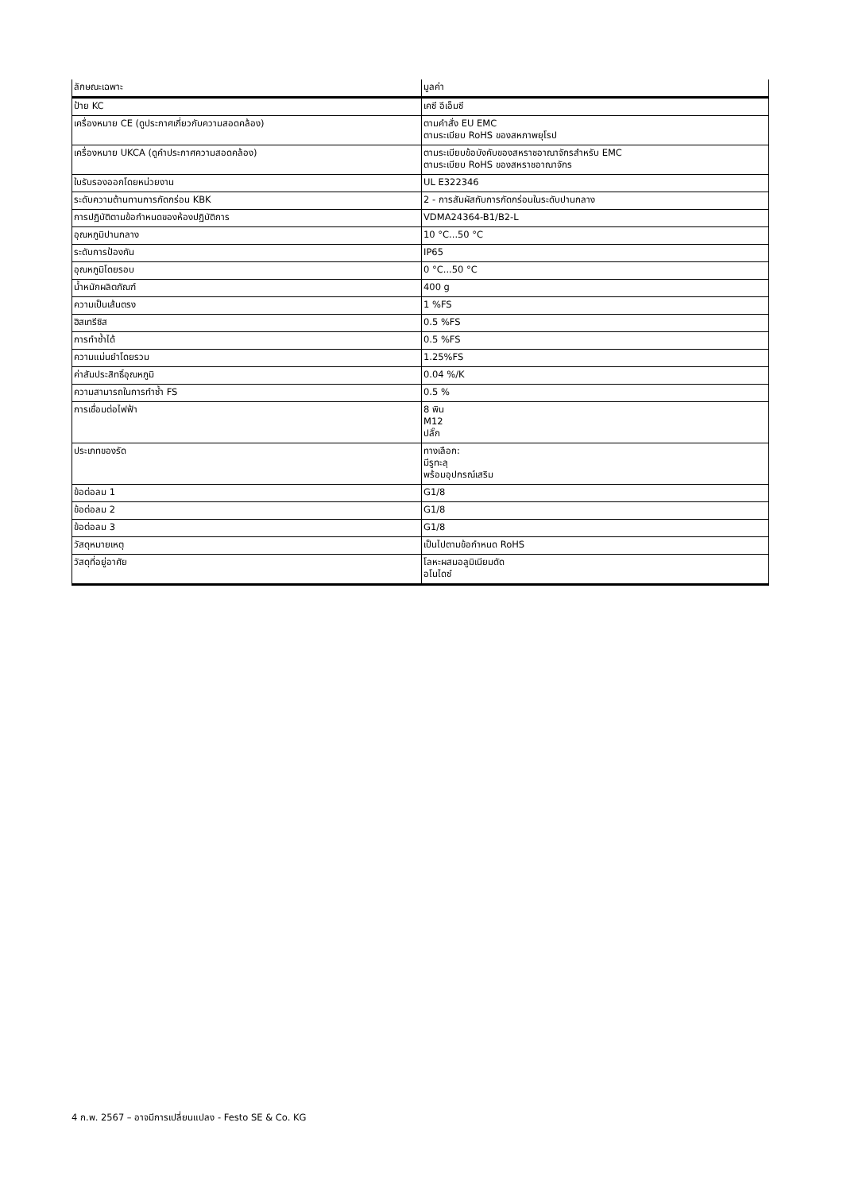| ลักษณะเฉพาะ | มูลค่า |
| --- | --- |
| ป้าย KC | เคซี อีเอ็มซี |
| เครื่องหมาย CE (ดูประกาศเกี่ยวกับความสอดคล้อง) | ตามคำสั่ง EU EMC ตามระเบียบ RoHS ของสหภาพยุโรป |
| เครื่องหมาย UKCA (ดูคำประกาศความสอดคล้อง) | ตามระเบียบข้อบังคับของสหราชอาณาจักรสำหรับ EMC ตามระเบียบ RoHS ของสหราชอาณาจักร |
| ใบรับรองออกโดยหน่วยงาน | UL E322346 |
| ระดับความต้านทานการกัดกร่อน KBK | 2 - การสัมผัสกับการกัดกร่อนในระดับปานกลาง |
| การปฏิบัติตามข้อกำหนดของห้องปฏิบัติการ | VDMA24364-B1/B2-L |
| อุณหภูมิปานกลาง | 10 °C...50 °C |
| ระดับการป้องกัน | IP65 |
| อุณหภูมิโดยรอบ | 0 °C...50 °C |
| น้ำหนักผลิตภัณฑ์ | 400 g |
| ความเป็นเส้นตรง | 1 %FS |
| ฮิสเทรีซิส | 0.5 %FS |
| การทำซ้ำได้ | 0.5 %FS |
| ความแม่นยำโดยรวม | 1.25%FS |
| ค่าสัมประสิทธิ์อุณหภูมิ | 0.04 %/K |
| ความสามารถในการทำซ้ำ FS | 0.5 % |
| การเชื่อมต่อไฟฟ้า | 8 พิน M12 ปลั๊ก |
| ประเภทของรัด | ทางเลือก: มีรูทะลุ พร้อมอุปกรณ์เสริม |
| ข้อต่อลม 1 | G1/8 |
| ข้อต่อลม 2 | G1/8 |
| ข้อต่อลม 3 | G1/8 |
| วัสดุหมายเหตุ | เป็นไปตามข้อกำหนด RoHS |
| วัสดุที่อยู่อาศัย | โลหะผสมอลูมิเนียมดัด อโนไดซ์ |
4 ก.พ. 2567 – อาจมีการเปลี่ยนแปลง - Festo SE & Co. KG